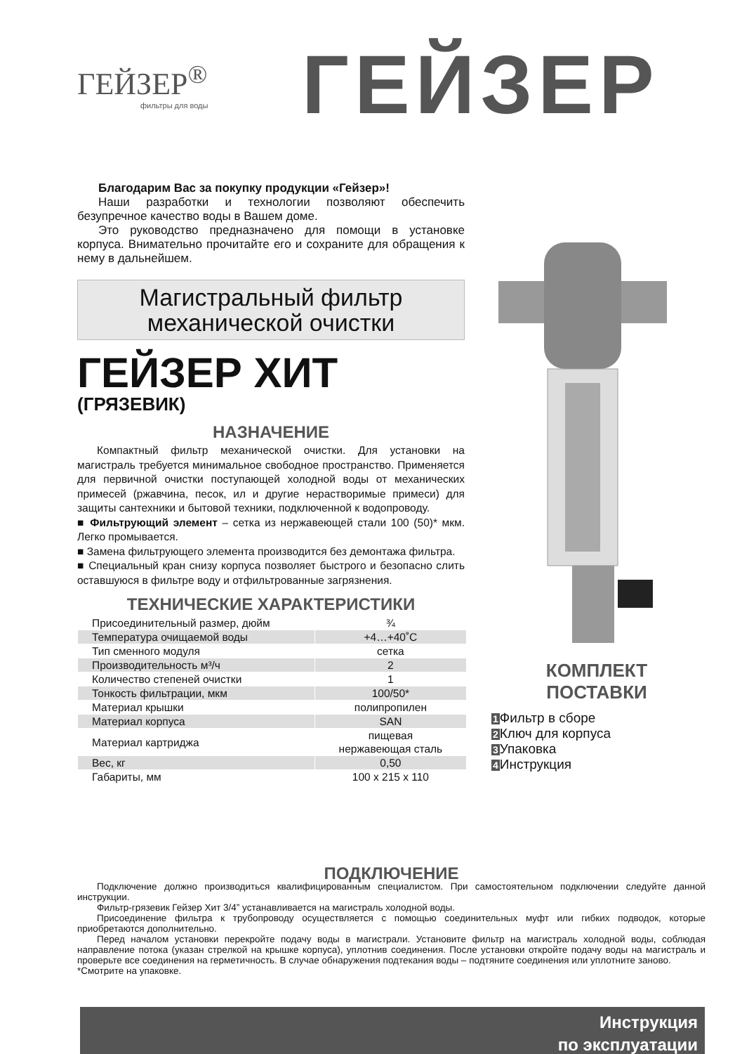ГЕЙЗЕР<sup>®</sup>
фильтры для воды
ГЕЙЗЕР
Благодарим Вас за покупку продукции «Гейзер»!
Наши разработки и технологии позволяют обеспечить безупречное качество воды в Вашем доме.
Это руководство предназначено для помощи в установке корпуса. Внимательно прочитайте его и сохраните для обращения к нему в дальнейшем.
Магистральный фильтр
механической очистки
ГЕЙЗЕР ХИТ
(ГРЯЗЕВИК)
НАЗНАЧЕНИЕ
Компактный фильтр механической очистки. Для установки на магистраль требуется минимальное свободное пространство. Применяется для первичной очистки поступающей холодной воды от механических примесей (ржавчина, песок, ил и другие нерастворимые примеси) для защиты сантехники и бытовой техники, подключенной к водопроводу.
■ Фильтрующий элемент – сетка из нержавеющей стали 100 (50)* мкм. Легко промывается.
■ Замена фильтрующего элемента производится без демонтажа фильтра.
■ Специальный кран снизу корпуса позволяет быстрого и безопасно слить оставшуюся в фильтре воду и отфильтрованные загрязнения.
ТЕХНИЧЕСКИЕ ХАРАКТЕРИСТИКИ
| Присоединительный размер, дюйм | ¾ |
| Температура очищаемой воды | +4…+40˚C |
| Тип сменного модуля | сетка |
| Производительность м³/ч | 2 |
| Количество степеней очистки | 1 |
| Тонкость фильтрации, мкм | 100/50* |
| Материал крышки | полипропилен |
| Материал корпуса | SAN |
| Материал картриджа | пищевая нержавеющая сталь |
| Вес, кг | 0,50 |
| Габариты, мм | 100 x 215 x 110 |
КОМПЛЕКТ
ПОСТАВКИ
1 Фильтр в сборе
2 Ключ для корпуса
3 Упаковка
4 Инструкция
ПОДКЛЮЧЕНИЕ
Подключение должно производиться квалифицированным специалистом. При самостоятельном подключении следуйте данной инструкции.
Фильтр-грязевик Гейзер Хит 3/4” устанавливается на магистраль холодной воды.
Присоединение фильтра к трубопроводу осуществляется с помощью соединительных муфт или гибких подводок, которые приобретаются дополнительно.
Перед началом установки перекройте подачу воды в магистрали. Установите фильтр на магистраль холодной воды, соблюдая направление потока (указан стрелкой на крышке корпуса), уплотнив соединения. После установки откройте подачу воды на магистраль и проверьте все соединения на герметичность. В случае обнаружения подтекания воды – подтяните соединения или уплотните заново.
*Смотрите на упаковке.
Инструкция
по эксплуатации